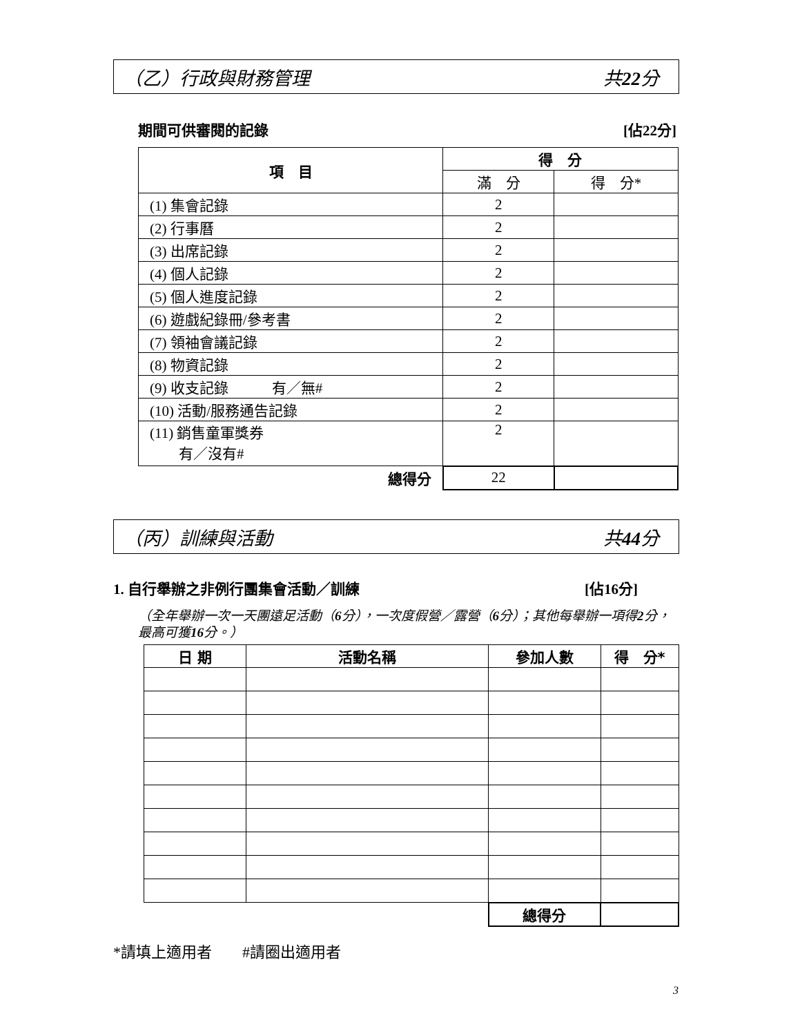（乙）行政與財務管理 共22分
期間可供審閱的記錄 [佔22分]
| 項 目 | 得 分 | |
| --- | --- | --- |
| | 滿 分 | 得 分* |
| (1) 集會記錄 | 2 | |
| (2) 行事曆 | 2 | |
| (3) 出席記錄 | 2 | |
| (4) 個人記錄 | 2 | |
| (5) 個人進度記錄 | 2 | |
| (6) 遊戲紀錄冊/參考書 | 2 | |
| (7) 領袖會議記錄 | 2 | |
| (8) 物資記錄 | 2 | |
| (9) 收支記錄 有／無# | 2 | |
| (10) 活動/服務通告記錄 | 2 | |
| (11) 銷售童軍獎券 有／沒有# | 2 | |
| 總得分 | 22 | |
（丙）訓練與活動 共44分
1. 自行舉辦之非例行團集會活動／訓練 [佔16分]
（全年舉辦一次一天團遠足活動（6分），一次度假營／露營（6分）；其他每舉辦一項得2分，最高可獲16分。）
| 日 期 | 活動名稱 | 參加人數 | 得 分* |
| --- | --- | --- | --- |
| | | 總得分 | |
*請填上適用者　　#請圈出適用者
3